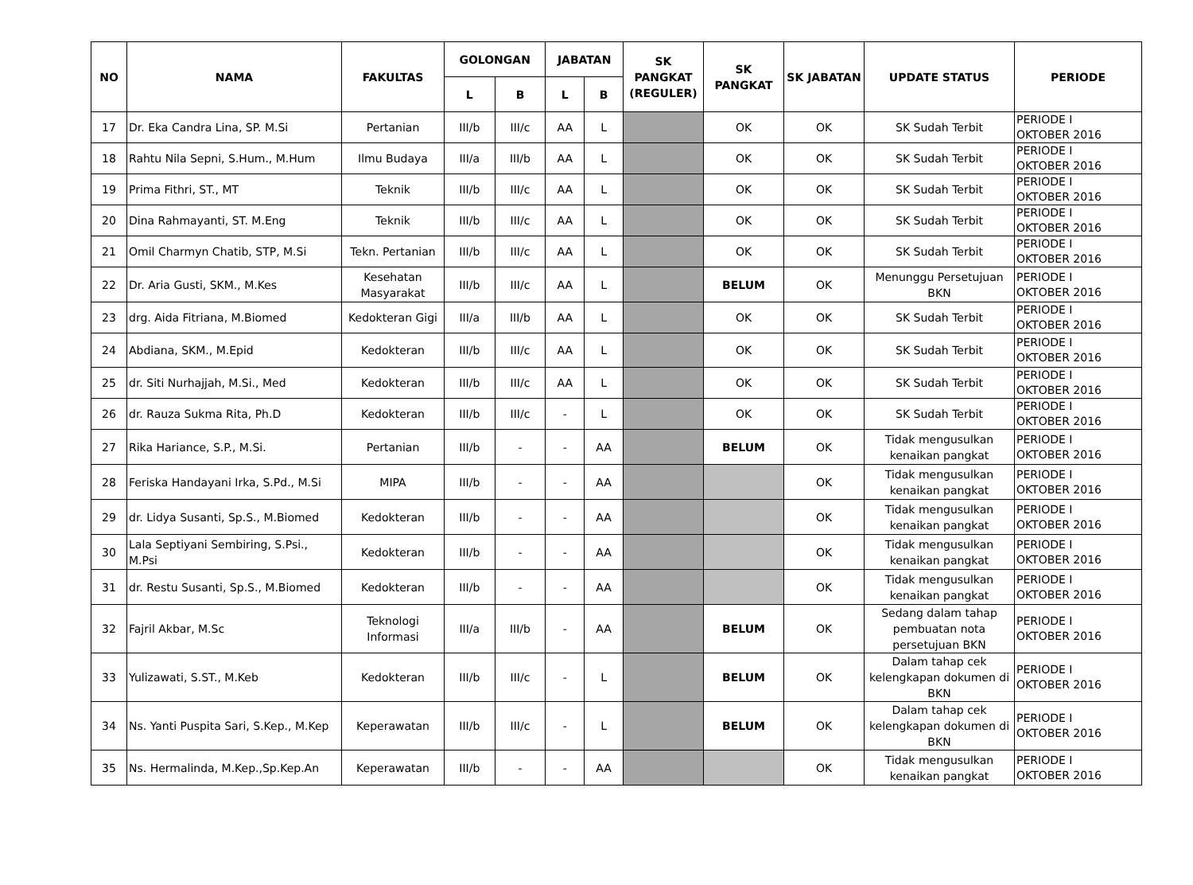| NO | NAMA | FAKULTAS | GOLONGAN | | JABATAN | | SK PANGKAT (REGULER) | SK PANGKAT | SK JABATAN | UPDATE STATUS | PERIODE |
| --- | --- | --- | --- | --- | --- | --- | --- | --- | --- | --- | --- |
| | | | L | B | L | B | | | | | |
| 17 | Dr. Eka Candra Lina, SP. M.Si | Pertanian | III/b | III/c | AA | L | | OK | OK | SK Sudah Terbit | PERIODE I OKTOBER 2016 |
| 18 | Rahtu Nila Sepni, S.Hum., M.Hum | Ilmu Budaya | III/a | III/b | AA | L | | OK | OK | SK Sudah Terbit | PERIODE I OKTOBER 2016 |
| 19 | Prima Fithri, ST., MT | Teknik | III/b | III/c | AA | L | | OK | OK | SK Sudah Terbit | PERIODE I OKTOBER 2016 |
| 20 | Dina Rahmayanti, ST. M.Eng | Teknik | III/b | III/c | AA | L | | OK | OK | SK Sudah Terbit | PERIODE I OKTOBER 2016 |
| 21 | Omil Charmyn Chatib, STP, M.Si | Tekn. Pertanian | III/b | III/c | AA | L | | OK | OK | SK Sudah Terbit | PERIODE I OKTOBER 2016 |
| 22 | Dr. Aria Gusti, SKM., M.Kes | Kesehatan Masyarakat | III/b | III/c | AA | L | | BELUM | OK | Menunggu Persetujuan BKN | PERIODE I OKTOBER 2016 |
| 23 | drg. Aida Fitriana, M.Biomed | Kedokteran Gigi | III/a | III/b | AA | L | | OK | OK | SK Sudah Terbit | PERIODE I OKTOBER 2016 |
| 24 | Abdiana, SKM., M.Epid | Kedokteran | III/b | III/c | AA | L | | OK | OK | SK Sudah Terbit | PERIODE I OKTOBER 2016 |
| 25 | dr. Siti Nurhajjah, M.Si., Med | Kedokteran | III/b | III/c | AA | L | | OK | OK | SK Sudah Terbit | PERIODE I OKTOBER 2016 |
| 26 | dr. Rauza Sukma Rita, Ph.D | Kedokteran | III/b | III/c | - | L | | OK | OK | SK Sudah Terbit | PERIODE I OKTOBER 2016 |
| 27 | Rika Hariance, S.P., M.Si. | Pertanian | III/b | - | - | AA | | BELUM | OK | Tidak mengusulkan kenaikan pangkat | PERIODE I OKTOBER 2016 |
| 28 | Feriska Handayani Irka, S.Pd., M.Si | MIPA | III/b | - | - | AA | | | OK | Tidak mengusulkan kenaikan pangkat | PERIODE I OKTOBER 2016 |
| 29 | dr. Lidya Susanti, Sp.S., M.Biomed | Kedokteran | III/b | - | - | AA | | | OK | Tidak mengusulkan kenaikan pangkat | PERIODE I OKTOBER 2016 |
| 30 | Lala Septiyani Sembiring, S.Psi., M.Psi | Kedokteran | III/b | - | - | AA | | | OK | Tidak mengusulkan kenaikan pangkat | PERIODE I OKTOBER 2016 |
| 31 | dr. Restu Susanti, Sp.S., M.Biomed | Kedokteran | III/b | - | - | AA | | | OK | Tidak mengusulkan kenaikan pangkat | PERIODE I OKTOBER 2016 |
| 32 | Fajril Akbar, M.Sc | Teknologi Informasi | III/a | III/b | - | AA | | BELUM | OK | Sedang dalam tahap pembuatan nota persetujuan BKN | PERIODE I OKTOBER 2016 |
| 33 | Yulizawati, S.ST., M.Keb | Kedokteran | III/b | III/c | - | L | | BELUM | OK | Dalam tahap cek kelengkapan dokumen di BKN | PERIODE I OKTOBER 2016 |
| 34 | Ns. Yanti Puspita Sari, S.Kep., M.Kep | Keperawatan | III/b | III/c | - | L | | BELUM | OK | Dalam tahap cek kelengkapan dokumen di BKN | PERIODE I OKTOBER 2016 |
| 35 | Ns. Hermalinda, M.Kep.,Sp.Kep.An | Keperawatan | III/b | - | - | AA | | | OK | Tidak mengusulkan kenaikan pangkat | PERIODE I OKTOBER 2016 |